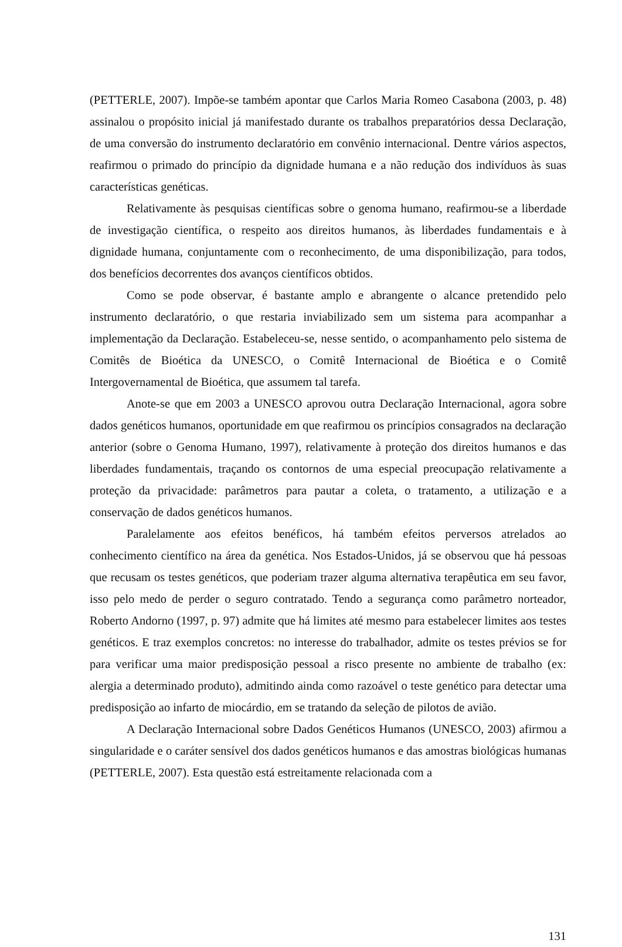(PETTERLE, 2007). Impõe-se também apontar que Carlos Maria Romeo Casabona (2003, p. 48) assinalou o propósito inicial já manifestado durante os trabalhos preparatórios dessa Declaração, de uma conversão do instrumento declaratório em convênio internacional. Dentre vários aspectos, reafirmou o primado do princípio da dignidade humana e a não redução dos indivíduos às suas características genéticas.
Relativamente às pesquisas científicas sobre o genoma humano, reafirmou-se a liberdade de investigação científica, o respeito aos direitos humanos, às liberdades fundamentais e à dignidade humana, conjuntamente com o reconhecimento, de uma disponibilização, para todos, dos benefícios decorrentes dos avanços científicos obtidos.
Como se pode observar, é bastante amplo e abrangente o alcance pretendido pelo instrumento declaratório, o que restaria inviabilizado sem um sistema para acompanhar a implementação da Declaração. Estabeleceu-se, nesse sentido, o acompanhamento pelo sistema de Comitês de Bioética da UNESCO, o Comitê Internacional de Bioética e o Comitê Intergovernamental de Bioética, que assumem tal tarefa.
Anote-se que em 2003 a UNESCO aprovou outra Declaração Internacional, agora sobre dados genéticos humanos, oportunidade em que reafirmou os princípios consagrados na declaração anterior (sobre o Genoma Humano, 1997), relativamente à proteção dos direitos humanos e das liberdades fundamentais, traçando os contornos de uma especial preocupação relativamente a proteção da privacidade: parâmetros para pautar a coleta, o tratamento, a utilização e a conservação de dados genéticos humanos.
Paralelamente aos efeitos benéficos, há também efeitos perversos atrelados ao conhecimento científico na área da genética. Nos Estados-Unidos, já se observou que há pessoas que recusam os testes genéticos, que poderiam trazer alguma alternativa terapêutica em seu favor, isso pelo medo de perder o seguro contratado. Tendo a segurança como parâmetro norteador, Roberto Andorno (1997, p. 97) admite que há limites até mesmo para estabelecer limites aos testes genéticos. E traz exemplos concretos: no interesse do trabalhador, admite os testes prévios se for para verificar uma maior predisposição pessoal a risco presente no ambiente de trabalho (ex: alergia a determinado produto), admitindo ainda como razoável o teste genético para detectar uma predisposição ao infarto de miocárdio, em se tratando da seleção de pilotos de avião.
A Declaração Internacional sobre Dados Genéticos Humanos (UNESCO, 2003) afirmou a singularidade e o caráter sensível dos dados genéticos humanos e das amostras biológicas humanas (PETTERLE, 2007). Esta questão está estreitamente relacionada com a
131